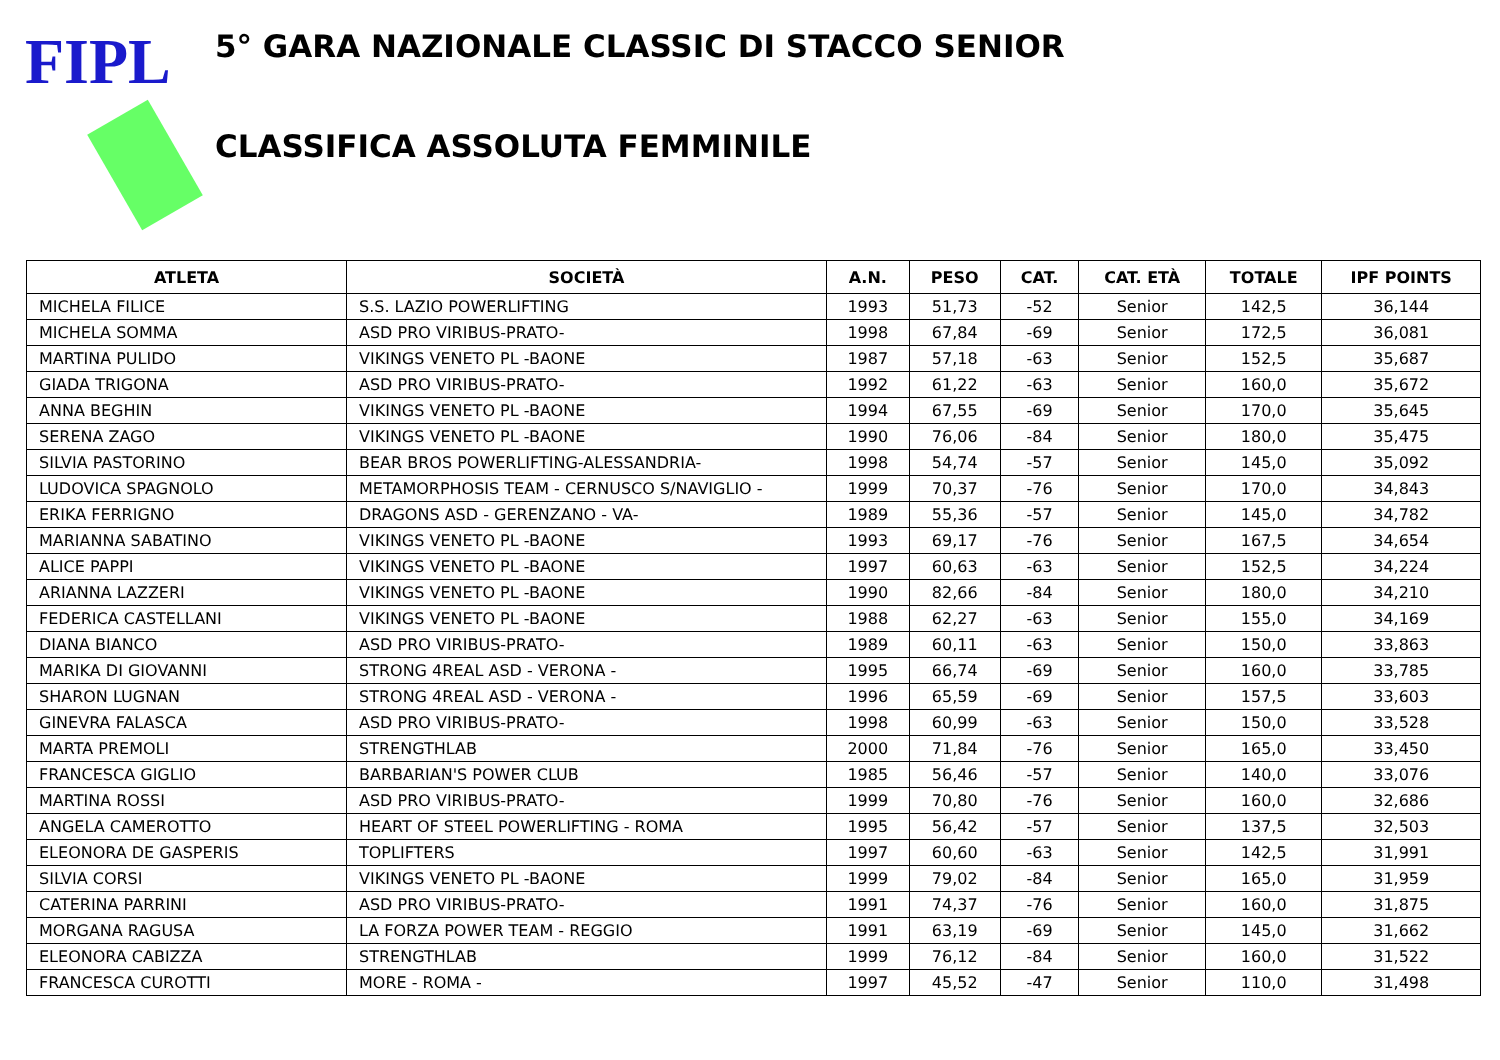FIPL
5° GARA NAZIONALE CLASSIC DI STACCO SENIOR
CLASSIFICA ASSOLUTA FEMMINILE
| ATLETA | SOCIETÀ | A.N. | PESO | CAT. | CAT. ETÀ | TOTALE | IPF POINTS |
| --- | --- | --- | --- | --- | --- | --- | --- |
| MICHELA FILICE | S.S. LAZIO POWERLIFTING | 1993 | 51,73 | -52 | Senior | 142,5 | 36,144 |
| MICHELA SOMMA | ASD PRO VIRIBUS-PRATO- | 1998 | 67,84 | -69 | Senior | 172,5 | 36,081 |
| MARTINA PULIDO | VIKINGS VENETO PL -BAONE | 1987 | 57,18 | -63 | Senior | 152,5 | 35,687 |
| GIADA TRIGONA | ASD PRO VIRIBUS-PRATO- | 1992 | 61,22 | -63 | Senior | 160,0 | 35,672 |
| ANNA BEGHIN | VIKINGS VENETO PL -BAONE | 1994 | 67,55 | -69 | Senior | 170,0 | 35,645 |
| SERENA ZAGO | VIKINGS VENETO PL -BAONE | 1990 | 76,06 | -84 | Senior | 180,0 | 35,475 |
| SILVIA PASTORINO | BEAR BROS POWERLIFTING-ALESSANDRIA- | 1998 | 54,74 | -57 | Senior | 145,0 | 35,092 |
| LUDOVICA SPAGNOLO | METAMORPHOSIS TEAM - CERNUSCO S/NAVIGLIO - | 1999 | 70,37 | -76 | Senior | 170,0 | 34,843 |
| ERIKA FERRIGNO | DRAGONS ASD - GERENZANO - VA- | 1989 | 55,36 | -57 | Senior | 145,0 | 34,782 |
| MARIANNA SABATINO | VIKINGS VENETO PL -BAONE | 1993 | 69,17 | -76 | Senior | 167,5 | 34,654 |
| ALICE PAPPI | VIKINGS VENETO PL -BAONE | 1997 | 60,63 | -63 | Senior | 152,5 | 34,224 |
| ARIANNA LAZZERI | VIKINGS VENETO PL -BAONE | 1990 | 82,66 | -84 | Senior | 180,0 | 34,210 |
| FEDERICA CASTELLANI | VIKINGS VENETO PL -BAONE | 1988 | 62,27 | -63 | Senior | 155,0 | 34,169 |
| DIANA BIANCO | ASD PRO VIRIBUS-PRATO- | 1989 | 60,11 | -63 | Senior | 150,0 | 33,863 |
| MARIKA DI GIOVANNI | STRONG 4REAL ASD - VERONA - | 1995 | 66,74 | -69 | Senior | 160,0 | 33,785 |
| SHARON LUGNAN | STRONG 4REAL ASD - VERONA - | 1996 | 65,59 | -69 | Senior | 157,5 | 33,603 |
| GINEVRA FALASCA | ASD PRO VIRIBUS-PRATO- | 1998 | 60,99 | -63 | Senior | 150,0 | 33,528 |
| MARTA PREMOLI | STRENGTHLAB | 2000 | 71,84 | -76 | Senior | 165,0 | 33,450 |
| FRANCESCA GIGLIO | BARBARIAN'S POWER CLUB | 1985 | 56,46 | -57 | Senior | 140,0 | 33,076 |
| MARTINA ROSSI | ASD PRO VIRIBUS-PRATO- | 1999 | 70,80 | -76 | Senior | 160,0 | 32,686 |
| ANGELA CAMEROTTO | HEART OF STEEL POWERLIFTING - ROMA | 1995 | 56,42 | -57 | Senior | 137,5 | 32,503 |
| ELEONORA DE GASPERIS | TOPLIFTERS | 1997 | 60,60 | -63 | Senior | 142,5 | 31,991 |
| SILVIA CORSI | VIKINGS VENETO PL -BAONE | 1999 | 79,02 | -84 | Senior | 165,0 | 31,959 |
| CATERINA PARRINI | ASD PRO VIRIBUS-PRATO- | 1991 | 74,37 | -76 | Senior | 160,0 | 31,875 |
| MORGANA RAGUSA | LA FORZA POWER TEAM - REGGIO | 1991 | 63,19 | -69 | Senior | 145,0 | 31,662 |
| ELEONORA CABIZZA | STRENGTHLAB | 1999 | 76,12 | -84 | Senior | 160,0 | 31,522 |
| FRANCESCA CUROTTI | MORE - ROMA - | 1997 | 45,52 | -47 | Senior | 110,0 | 31,498 |